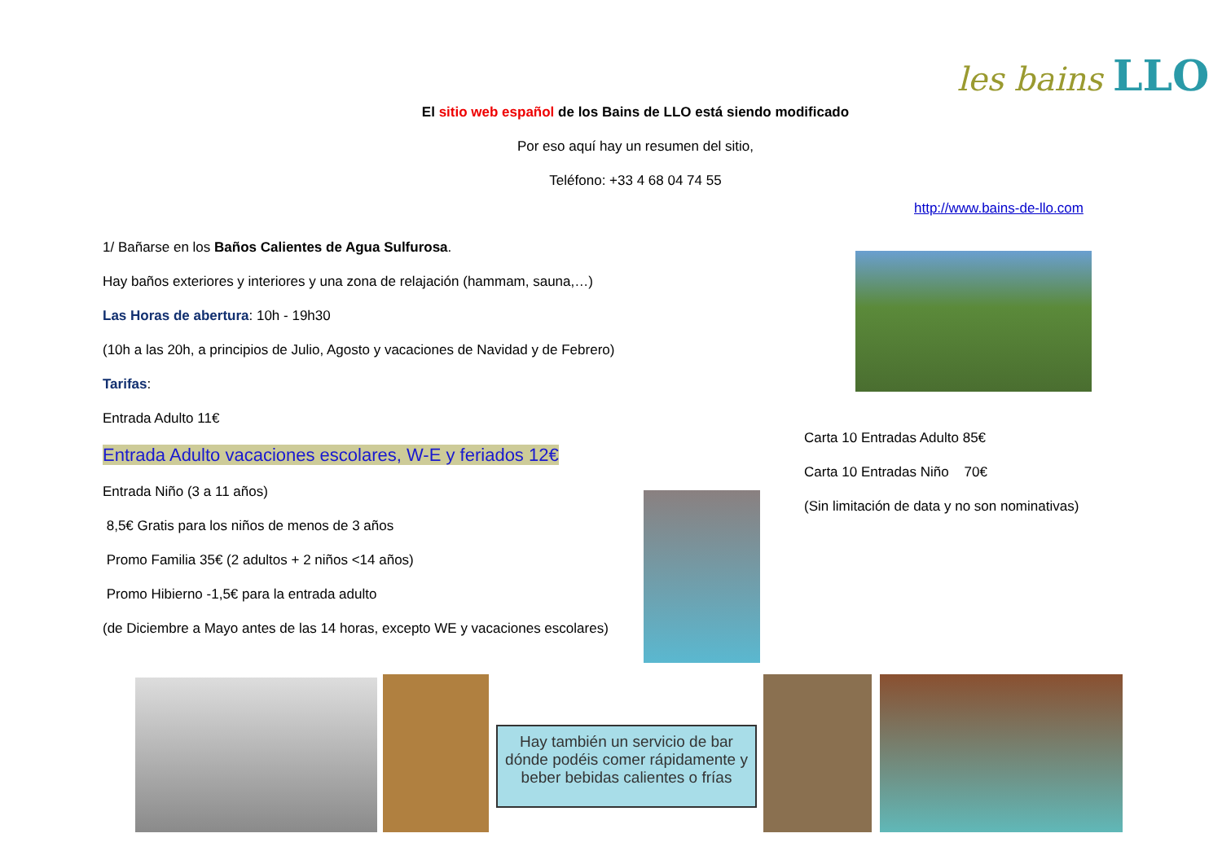les bains LLO
El sitio web español de los Bains de LLO está siendo modificado
Por eso aquí hay un resumen del sitio,
Teléfono: +33 4 68 04 74 55
http://www.bains-de-llo.com
1/ Bañarse en los Baños Calientes de Agua Sulfurosa.
Hay baños exteriores y interiores y una zona de relajación (hammam, sauna,…)
Las Horas de abertura: 10h - 19h30
(10h a las 20h, a principios de Julio, Agosto y vacaciones de Navidad y de Febrero)
Tarifas:
Entrada Adulto 11€
Entrada Adulto vacaciones escolares, W-E y feriados 12€
Entrada Niño (3 a 11 años)
8,5€ Gratis para los niños de menos de 3 años
Promo Familia 35€ (2 adultos + 2 niños <14 años)
Promo Hibierno -1,5€ para la entrada adulto
(de Diciembre a Mayo antes de las 14 horas, excepto WE y vacaciones escolares)
Carta 10 Entradas Adulto 85€
Carta 10 Entradas Niño 70€
(Sin limitación de data y no son nominativas)
Hay también un servicio de bar dónde podéis comer rápidamente y beber bebidas calientes o frías